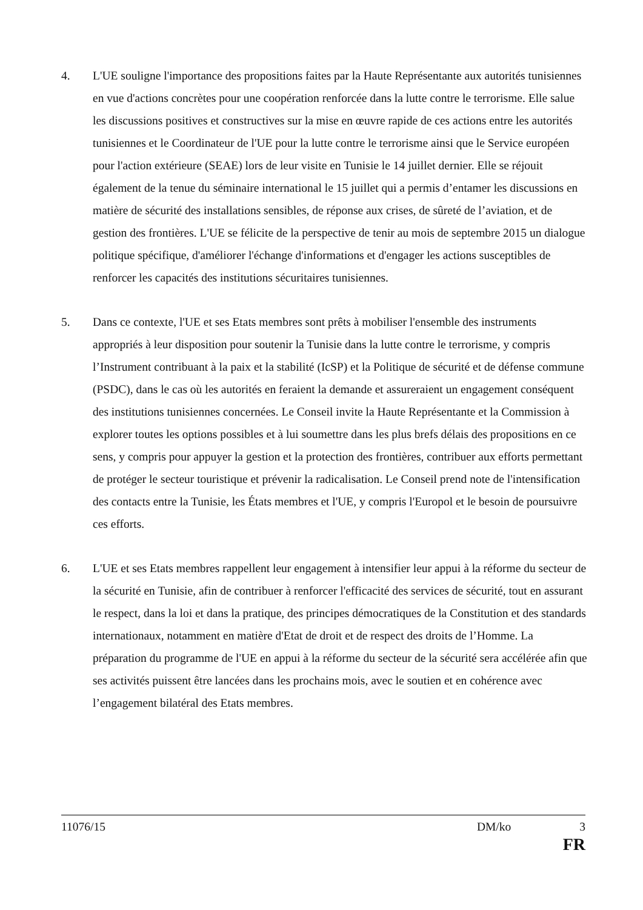4. L'UE souligne l'importance des propositions faites par la Haute Représentante aux autorités tunisiennes en vue d'actions concrètes pour une coopération renforcée dans la lutte contre le terrorisme. Elle salue les discussions positives et constructives sur la mise en œuvre rapide de ces actions entre les autorités tunisiennes et le Coordinateur de l'UE pour la lutte contre le terrorisme ainsi que le Service européen pour l'action extérieure (SEAE) lors de leur visite en Tunisie le 14 juillet dernier. Elle se réjouit également de la tenue du séminaire international le 15 juillet qui a permis d’entamer les discussions en matière de sécurité des installations sensibles, de réponse aux crises, de sûreté de l’aviation, et de gestion des frontières. L'UE se félicite de la perspective de tenir au mois de septembre 2015 un dialogue politique spécifique, d'améliorer l'échange d'informations et d'engager les actions susceptibles de renforcer les capacités des institutions sécuritaires tunisiennes.
5. Dans ce contexte, l'UE et ses Etats membres sont prêts à mobiliser l'ensemble des instruments appropriés à leur disposition pour soutenir la Tunisie dans la lutte contre le terrorisme, y compris l’Instrument contribuant à la paix et la stabilité (IcSP) et la Politique de sécurité et de défense commune (PSDC), dans le cas où les autorités en feraient la demande et assureraient un engagement conséquent des institutions tunisiennes concernées. Le Conseil invite la Haute Représentante et la Commission à explorer toutes les options possibles et à lui soumettre dans les plus brefs délais des propositions en ce sens, y compris pour appuyer la gestion et la protection des frontières, contribuer aux efforts permettant de protéger le secteur touristique et prévenir la radicalisation. Le Conseil prend note de l'intensification des contacts entre la Tunisie, les États membres et l'UE, y compris l'Europol et le besoin de poursuivre ces efforts.
6. L'UE et ses Etats membres rappellent leur engagement à intensifier leur appui à la réforme du secteur de la sécurité en Tunisie, afin de contribuer à renforcer l'efficacité des services de sécurité, tout en assurant le respect, dans la loi et dans la pratique, des principes démocratiques de la Constitution et des standards internationaux, notamment en matière d'Etat de droit et de respect des droits de l’Homme. La préparation du programme de l'UE en appui à la réforme du secteur de la sécurité sera accélérée afin que ses activités puissent être lancées dans les prochains mois, avec le soutien et en cohérence avec l’engagement bilatéral des Etats membres.
11076/15 DM/ko 3
FR